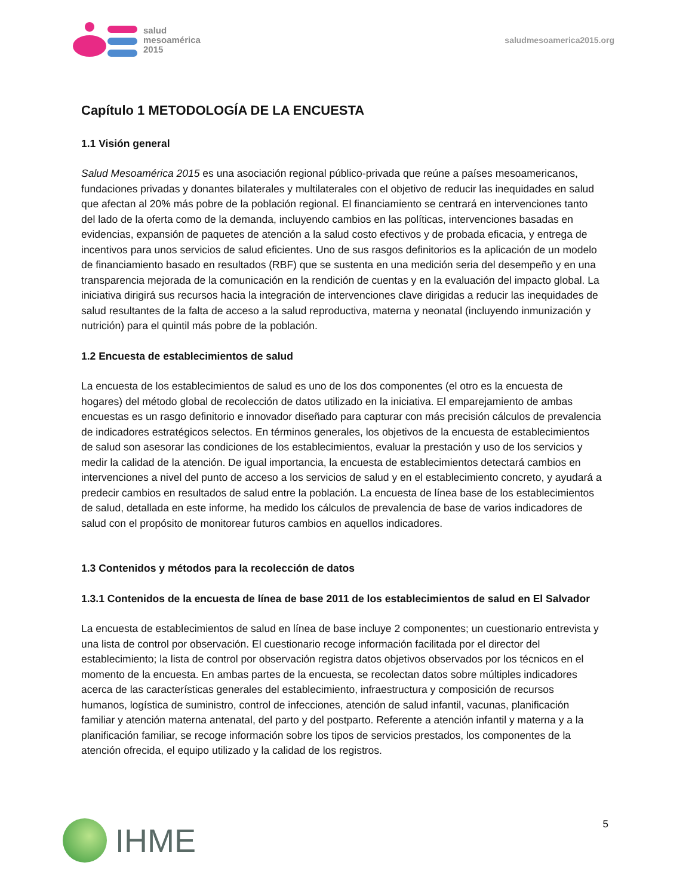salud
mesoamérica
2015
saludmesoamerica2015.org
Capítulo 1 METODOLOGÍA DE LA ENCUESTA
1.1 Visión general
Salud Mesoamérica 2015 es una asociación regional público-privada que reúne a países mesoamericanos, fundaciones privadas y donantes bilaterales y multilaterales con el objetivo de reducir las inequidades en salud que afectan al 20% más pobre de la población regional. El financiamiento se centrará en intervenciones tanto del lado de la oferta como de la demanda, incluyendo cambios en las políticas, intervenciones basadas en evidencias, expansión de paquetes de atención a la salud costo efectivos y de probada eficacia, y entrega de incentivos para unos servicios de salud eficientes. Uno de sus rasgos definitorios es la aplicación de un modelo de financiamiento basado en resultados (RBF) que se sustenta en una medición seria del desempeño y en una transparencia mejorada de la comunicación en la rendición de cuentas y en la evaluación del impacto global. La iniciativa dirigirá sus recursos hacia la integración de intervenciones clave dirigidas a reducir las inequidades de salud resultantes de la falta de acceso a la salud reproductiva, materna y neonatal (incluyendo inmunización y nutrición) para el quintil más pobre de la población.
1.2 Encuesta de establecimientos de salud
La encuesta de los establecimientos de salud es uno de los dos componentes (el otro es la encuesta de hogares) del método global de recolección de datos utilizado en la iniciativa. El emparejamiento de ambas encuestas es un rasgo definitorio e innovador diseñado para capturar con más precisión cálculos de prevalencia de indicadores estratégicos selectos. En términos generales, los objetivos de la encuesta de establecimientos de salud son asesorar las condiciones de los establecimientos, evaluar la prestación y uso de los servicios y medir la calidad de la atención. De igual importancia, la encuesta de establecimientos detectará cambios en intervenciones a nivel del punto de acceso a los servicios de salud y en el establecimiento concreto, y ayudará a predecir cambios en resultados de salud entre la población. La encuesta de línea base de los establecimientos de salud, detallada en este informe, ha medido los cálculos de prevalencia de base de varios indicadores de salud con el propósito de monitorear futuros cambios en aquellos indicadores.
1.3 Contenidos y métodos para la recolección de datos
1.3.1 Contenidos de la encuesta de línea de base 2011 de los establecimientos de salud en El Salvador
La encuesta de establecimientos de salud en línea de base incluye 2 componentes; un cuestionario entrevista y una lista de control por observación. El cuestionario recoge información facilitada por el director del establecimiento; la lista de control por observación registra datos objetivos observados por los técnicos en el momento de la encuesta. En ambas partes de la encuesta, se recolectan datos sobre múltiples indicadores acerca de las características generales del establecimiento, infraestructura y composición de recursos humanos, logística de suministro, control de infecciones, atención de salud infantil, vacunas, planificación familiar y atención materna antenatal, del parto y del postparto. Referente a atención infantil y materna y a la planificación familiar, se recoge información sobre los tipos de servicios prestados, los componentes de la atención ofrecida, el equipo utilizado y la calidad de los registros.
IHME
5